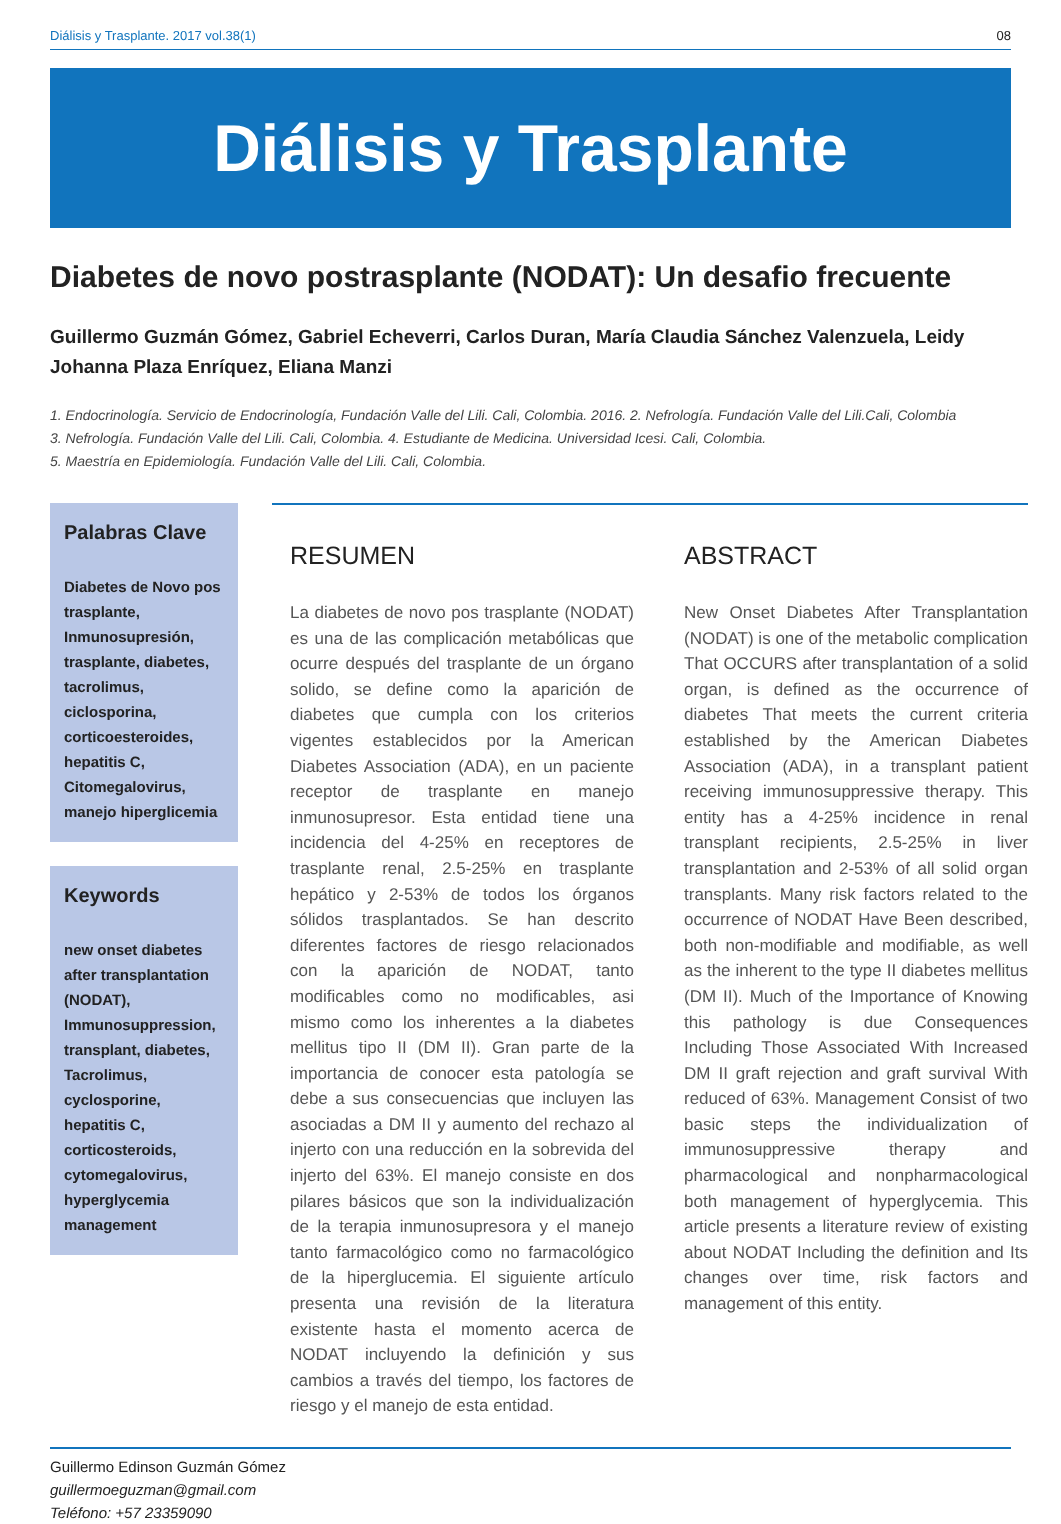Diálisis y Trasplante. 2017 vol.38(1) 08
Diálisis y Trasplante
Diabetes de novo postrasplante (NODAT): Un desafio frecuente
Guillermo Guzmán Gómez, Gabriel Echeverri, Carlos Duran, María Claudia Sánchez Valenzuela, Leidy Johanna Plaza Enríquez, Eliana Manzi
1. Endocrinología. Servicio de Endocrinología, Fundación Valle del Lili. Cali, Colombia. 2016. 2. Nefrología. Fundación Valle del Lili.Cali, Colombia
3. Nefrología. Fundación Valle del Lili. Cali, Colombia. 4. Estudiante de Medicina. Universidad Icesi. Cali, Colombia.
5. Maestría en Epidemiología. Fundación Valle del Lili. Cali, Colombia.
Palabras Clave
Diabetes de Novo pos trasplante, Inmunosupresión, trasplante, diabetes, tacrolimus, ciclosporina, corticoesteroides, hepatitis C, Citomegalovirus, manejo hiperglicemia
Keywords
new onset diabetes after transplantation (NODAT), Immunosuppression, transplant, diabetes, Tacrolimus, cyclosporine, hepatitis C, corticosteroids, cytomegalovirus, hyperglycemia management
RESUMEN
La diabetes de novo pos trasplante (NODAT) es una de las complicación metabólicas que ocurre después del trasplante de un órgano solido, se define como la aparición de diabetes que cumpla con los criterios vigentes establecidos por la American Diabetes Association (ADA), en un paciente receptor de trasplante en manejo inmunosupresor. Esta entidad tiene una incidencia del 4-25% en receptores de trasplante renal, 2.5-25% en trasplante hepático y 2-53% de todos los órganos sólidos trasplantados. Se han descrito diferentes factores de riesgo relacionados con la aparición de NODAT, tanto modificables como no modificables, asi mismo como los inherentes a la diabetes mellitus tipo II (DM II). Gran parte de la importancia de conocer esta patología se debe a sus consecuencias que incluyen las asociadas a DM II y aumento del rechazo al injerto con una reducción en la sobrevida del injerto del 63%. El manejo consiste en dos pilares básicos que son la individualización de la terapia inmunosupresora y el manejo tanto farmacológico como no farmacológico de la hiperglucemia. El siguiente artículo presenta una revisión de la literatura existente hasta el momento acerca de NODAT incluyendo la definición y sus cambios a través del tiempo, los factores de riesgo y el manejo de esta entidad.
ABSTRACT
New Onset Diabetes After Transplantation (NODAT) is one of the metabolic complication That OCCURS after transplantation of a solid organ, is defined as the occurrence of diabetes That meets the current criteria established by the American Diabetes Association (ADA), in a transplant patient receiving immunosuppressive therapy. This entity has a 4-25% incidence in renal transplant recipients, 2.5-25% in liver transplantation and 2-53% of all solid organ transplants. Many risk factors related to the occurrence of NODAT Have Been described, both non-modifiable and modifiable, as well as the inherent to the type II diabetes mellitus (DM II). Much of the Importance of Knowing this pathology is due Consequences Including Those Associated With Increased DM II graft rejection and graft survival With reduced of 63%. Management Consist of two basic steps the individualization of immunosuppressive therapy and pharmacological and nonpharmacological both management of hyperglycemia. This article presents a literature review of existing about NODAT Including the definition and Its changes over time, risk factors and management of this entity.
Guillermo Edinson Guzmán Gómez
guillermoeguzman@gmail.com
Teléfono: +57 23359090